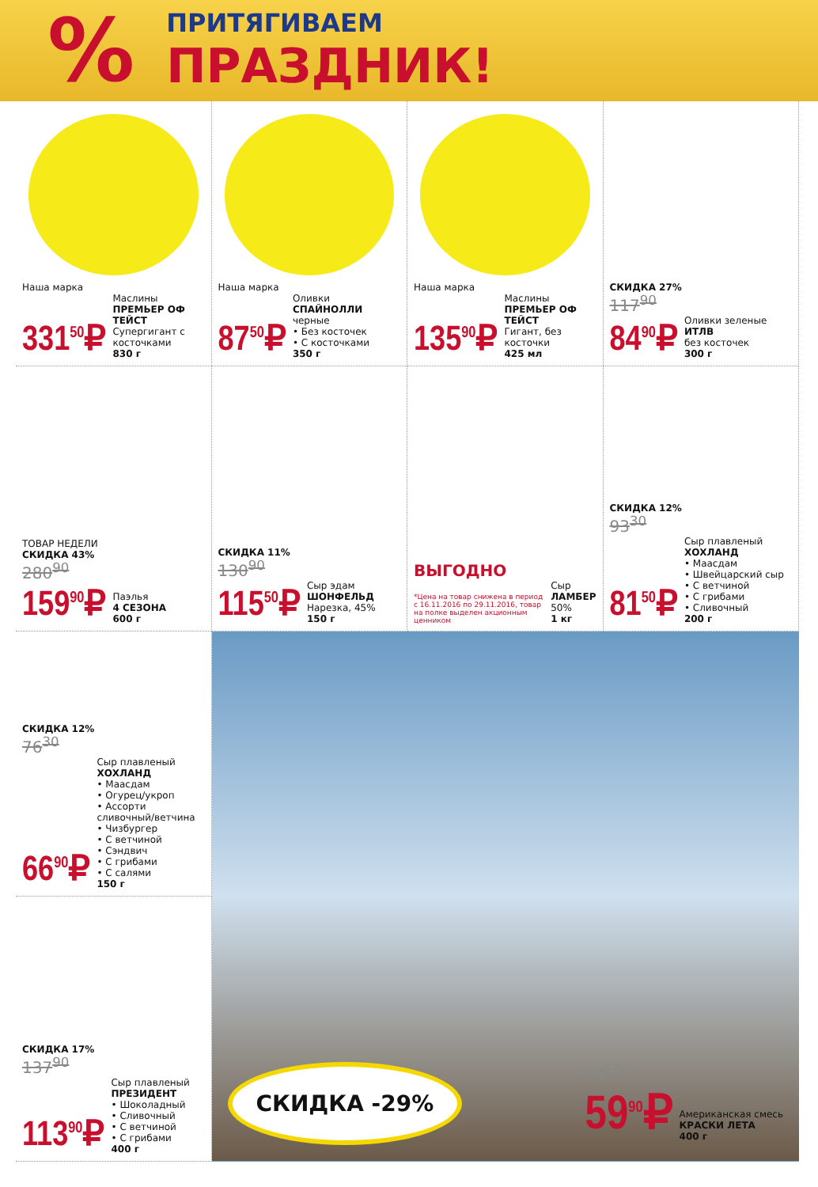%
ПРИТЯГИВАЕМ
ПРАЗДНИК!
Наша марка
331<sup>50</sup>₽
Маслины
ПРЕМЬЕР ОФ ТЕЙСТ
Супергигант с косточками
830 г
Наша марка
87<sup>50</sup>₽
Оливки
СПАЙНОЛЛИ
черные
• Без косточек
• С косточками
350 г
Наша марка
135<sup>90</sup>₽
Маслины
ПРЕМЬЕР ОФ ТЕЙСТ
Гигант, без косточки
425 мл
СКИДКА 27%
117<sup>90</sup>
84<sup>90</sup>₽
Оливки зеленые
ИТЛВ
без косточек
300 г
ТОВАР НЕДЕЛИ
СКИДКА 43%
280<sup>90</sup>
159<sup>90</sup>₽
Паэлья
4 СЕЗОНА
600 г
СКИДКА 11%
130<sup>90</sup>
115<sup>50</sup>₽
Сыр эдам
ШОНФЕЛЬД
Нарезка, 45%
150 г
ВЫГОДНО
*Цена на товар снижена в период с 16.11.2016 по 29.11.2016, товар на полке выделен акционным ценником
Сыр
ЛАМБЕР
50%
1 кг
СКИДКА 12%
93<sup>30</sup>
81<sup>50</sup>₽
Сыр плавленый
ХОХЛАНД
• Маасдам
• Швейцарский сыр
• С ветчиной
• С грибами
• Сливочный
200 г
СКИДКА 12%
76<sup>30</sup>
66<sup>90</sup>₽
Сыр плавленый
ХОХЛАНД
• Маасдам
• Огурец/укроп
• Ассорти сливочный/ветчина
• Чизбургер
• С ветчиной
• Сэндвич
• С грибами
• С салями
150 г
СКИДКА -29%
84<sup>50</sup>
59<sup>90</sup>₽
Американская смесь
КРАСКИ ЛЕТА
400 г
СКИДКА 17%
137<sup>90</sup>
113<sup>90</sup>₽
Сыр плавленый
ПРЕЗИДЕНТ
• Шоколадный
• Сливочный
• С ветчиной
• С грибами
400 г